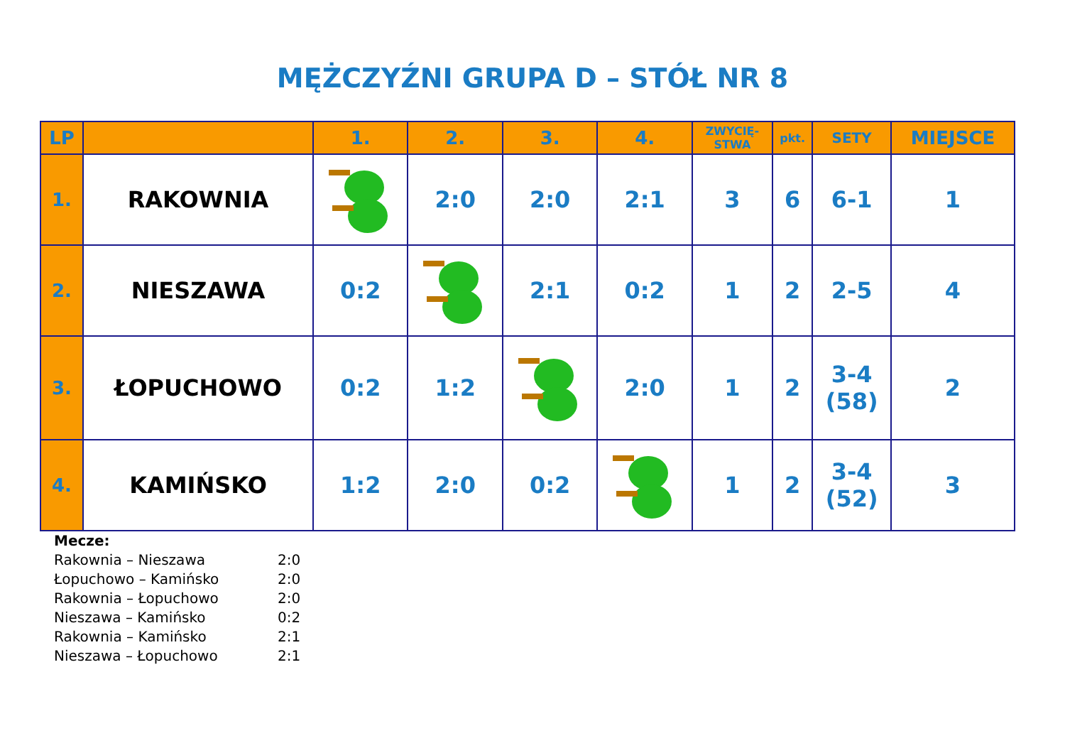MĘŻCZYŹNI GRUPA D – STÓŁ NR 8
| LP | | 1. | 2. | 3. | 4. | ZWYCIĘ- STWA | pkt. | SETY | MIEJSCE |
| --- | --- | --- | --- | --- | --- | --- | --- | --- | --- |
| 1. | RAKOWNIA | | 2:0 | 2:0 | 2:1 | 3 | 6 | 6-1 | 1 |
| 2. | NIESZAWA | 0:2 | | 2:1 | 0:2 | 1 | 2 | 2-5 | 4 |
| 3. | ŁOPUCHOWO | 0:2 | 1:2 | | 2:0 | 1 | 2 | 3-4 (58) | 2 |
| 4. | KAMIŃSKO | 1:2 | 2:0 | 0:2 | | 1 | 2 | 3-4 (52) | 3 |
Mecze:
Rakownia – Nieszawa 2:0
Łopuchowo – Kamińsko 2:0
Rakownia – Łopuchowo 2:0
Nieszawa – Kamińsko 0:2
Rakownia – Kamińsko 2:1
Nieszawa – Łopuchowo 2:1